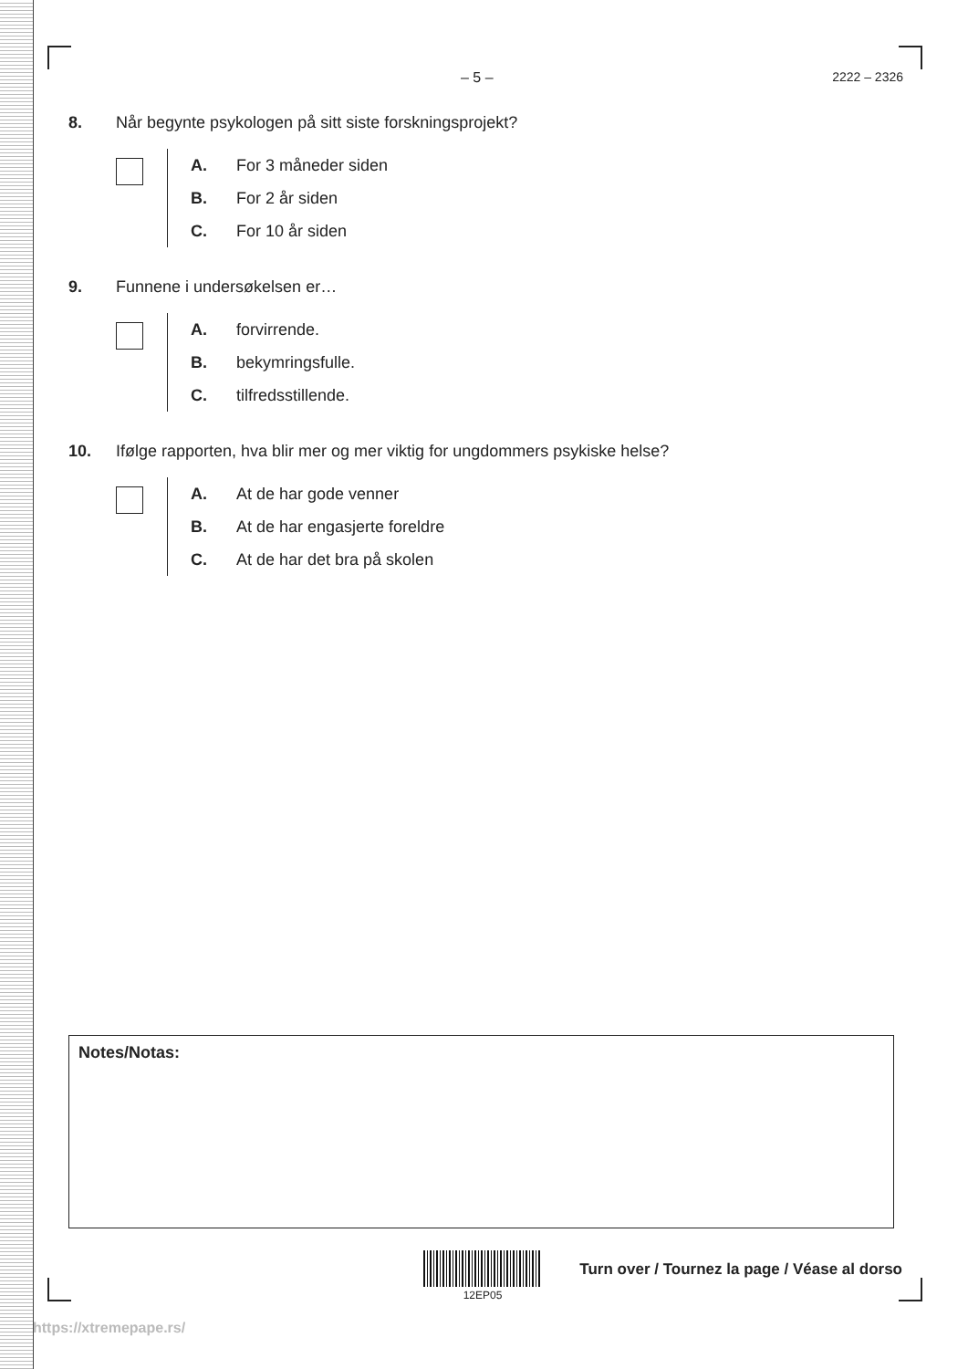– 5 – 2222 – 2326
8. Når begynte psykologen på sitt siste forskningsprojekt?
A. For 3 måneder siden
B. For 2 år siden
C. For 10 år siden
9. Funnene i undersøkelsen er…
A. forvirrende.
B. bekymringsfulle.
C. tilfredsstillende.
10. Ifølge rapporten, hva blir mer og mer viktig for ungdommers psykiske helse?
A. At de har gode venner
B. At de har engasjerte foreldre
C. At de har det bra på skolen
Notes/Notas:
12EP05
Turn over / Tournez la page / Véase al dorso
https://xtremepape.rs/